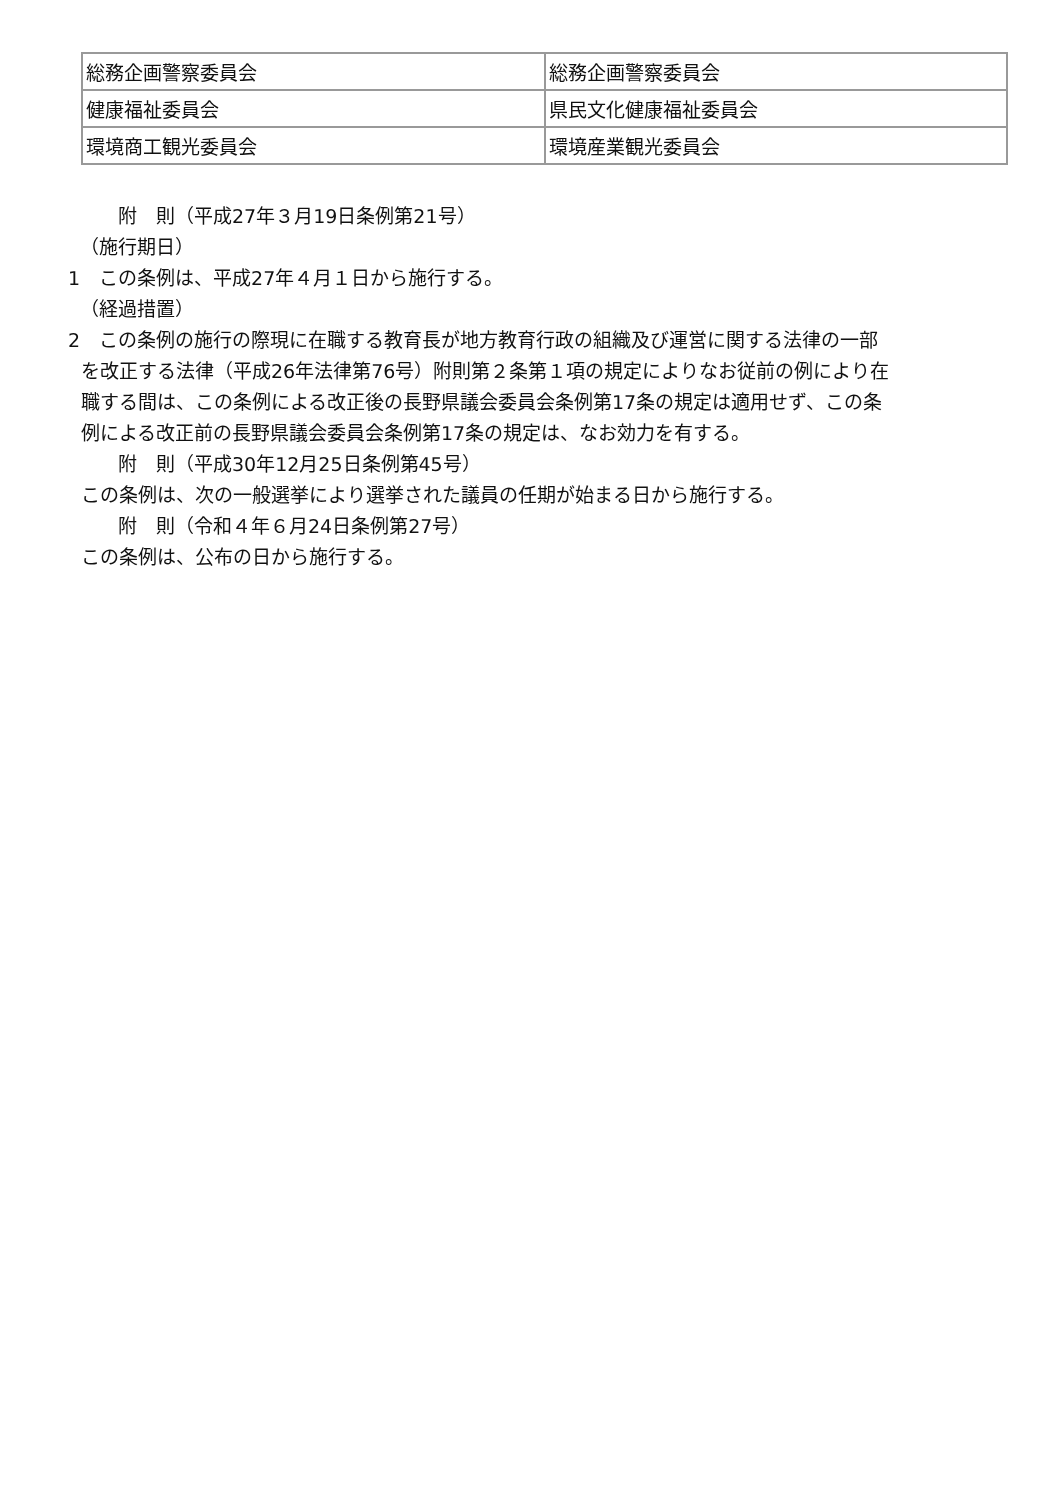| 総務企画警察委員会 | 総務企画警察委員会 |
| 健康福祉委員会 | 県民文化健康福祉委員会 |
| 環境商工観光委員会 | 環境産業観光委員会 |
附　則（平成27年３月19日条例第21号）
（施行期日）
1　この条例は、平成27年４月１日から施行する。
（経過措置）
2　この条例の施行の際現に在職する教育長が地方教育行政の組織及び運営に関する法律の一部
を改正する法律（平成26年法律第76号）附則第２条第１項の規定によりなお従前の例により在
職する間は、この条例による改正後の長野県議会委員会条例第17条の規定は適用せず、この条
例による改正前の長野県議会委員会条例第17条の規定は、なお効力を有する。
附　則（平成30年12月25日条例第45号）
この条例は、次の一般選挙により選挙された議員の任期が始まる日から施行する。
附　則（令和４年６月24日条例第27号）
この条例は、公布の日から施行する。